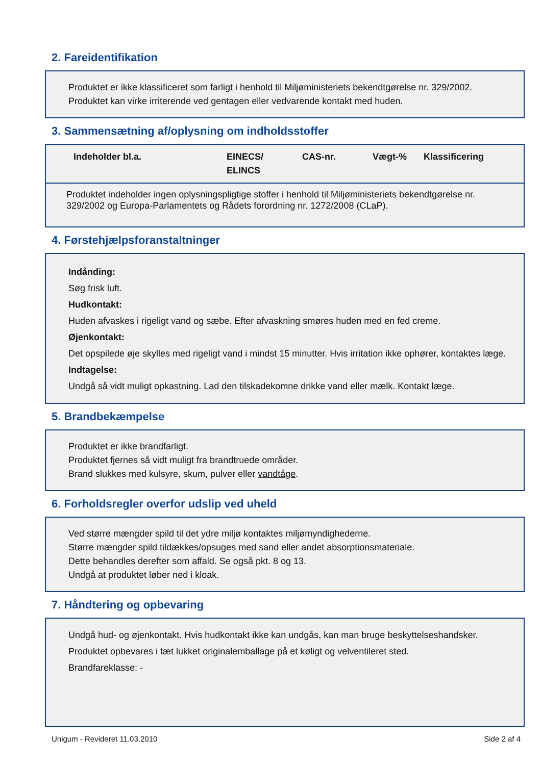2. Fareidentifikation
Produktet er ikke klassificeret som farligt i henhold til Miljøministeriets bekendtgørelse nr. 329/2002.
Produktet kan virke irriterende ved gentagen eller vedvarende kontakt med huden.
3. Sammensætning af/oplysning om indholdsstoffer
| Indeholder bl.a. | EINECS/ ELINCS | CAS-nr. | Vægt-% | Klassificering |
| --- | --- | --- | --- | --- |
Produktet indeholder ingen oplysningspligtige stoffer i henhold til Miljøministeriets bekendtgørelse nr. 329/2002 og Europa-Parlamentets og Rådets forordning nr. 1272/2008 (CLaP).
4. Førstehjælpsforanstaltninger
Indånding:
Søg frisk luft.
Hudkontakt:
Huden afvaskes i rigeligt vand og sæbe. Efter afvaskning smøres huden med en fed creme.
Øjenkontakt:
Det opspilede øje skylles med rigeligt vand i mindst 15 minutter. Hvis irritation ikke ophører, kontaktes læge.
Indtagelse:
Undgå så vidt muligt opkastning. Lad den tilskadekomne drikke vand eller mælk. Kontakt læge.
5. Brandbekæmpelse
Produktet er ikke brandfarligt.
Produktet fjernes så vidt muligt fra brandtruede områder.
Brand slukkes med kulsyre, skum, pulver eller vandtåge.
6. Forholdsregler overfor udslip ved uheld
Ved større mængder spild til det ydre miljø kontaktes miljømyndighederne.
Større mængder spild tildækkes/opsuges med sand eller andet absorptionsmateriale.
Dette behandles derefter som affald. Se også pkt. 8 og 13.
Undgå at produktet løber ned i kloak.
7. Håndtering og opbevaring
Undgå hud- og øjenkontakt. Hvis hudkontakt ikke kan undgås, kan man bruge beskyttelseshandsker.
Produktet opbevares i tæt lukket originalemballage på et køligt og velventileret sted.
Brandfareklasse: -
Unigum - Revideret 11.03.2010 Side 2 af 4